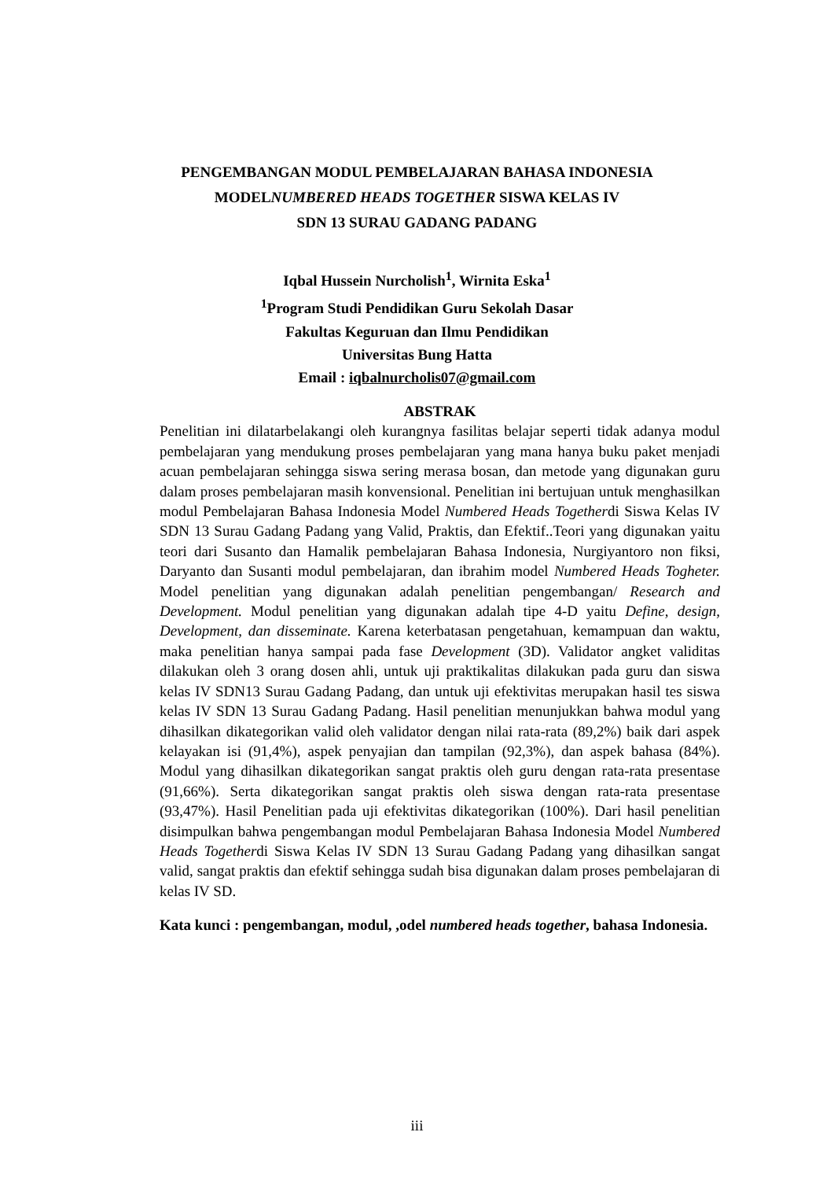PENGEMBANGAN MODUL PEMBELAJARAN BAHASA INDONESIA
MODELNUMBERED HEADS TOGETHER SISWA KELAS IV
SDN 13 SURAU GADANG PADANG
Iqbal Hussein Nurcholish<sup>1</sup>, Wirnita Eska<sup>1</sup>
<sup>1</sup> Program Studi Pendidikan Guru Sekolah Dasar
Fakultas Keguruan dan Ilmu Pendidikan
Universitas Bung Hatta
Email : iqbalnurcholis07@gmail.com
ABSTRAK
Penelitian ini dilatarbelakangi oleh kurangnya fasilitas belajar seperti tidak adanya modul pembelajaran yang mendukung proses pembelajaran yang mana hanya buku paket menjadi acuan pembelajaran sehingga siswa sering merasa bosan, dan metode yang digunakan guru dalam proses pembelajaran masih konvensional. Penelitian ini bertujuan untuk menghasilkan modul Pembelajaran Bahasa Indonesia Model Numbered Heads Togetherdi Siswa Kelas IV SDN 13 Surau Gadang Padang yang Valid, Praktis, dan Efektif..Teori yang digunakan yaitu teori dari Susanto dan Hamalik pembelajaran Bahasa Indonesia, Nurgiyantoro non fiksi, Daryanto dan Susanti modul pembelajaran, dan ibrahim model Numbered Heads Togheter. Model penelitian yang digunakan adalah penelitian pengembangan/ Research and Development. Modul penelitian yang digunakan adalah tipe 4-D yaitu Define, design, Development, dan disseminate. Karena keterbatasan pengetahuan, kemampuan dan waktu, maka penelitian hanya sampai pada fase Development (3D). Validator angket validitas dilakukan oleh 3 orang dosen ahli, untuk uji praktikalitas dilakukan pada guru dan siswa kelas IV SDN13 Surau Gadang Padang, dan untuk uji efektivitas merupakan hasil tes siswa kelas IV SDN 13 Surau Gadang Padang. Hasil penelitian menunjukkan bahwa modul yang dihasilkan dikategorikan valid oleh validator dengan nilai rata-rata (89,2%) baik dari aspek kelayakan isi (91,4%), aspek penyajian dan tampilan (92,3%), dan aspek bahasa (84%). Modul yang dihasilkan dikategorikan sangat praktis oleh guru dengan rata-rata presentase (91,66%). Serta dikategorikan sangat praktis oleh siswa dengan rata-rata presentase (93,47%). Hasil Penelitian pada uji efektivitas dikategorikan (100%). Dari hasil penelitian disimpulkan bahwa pengembangan modul Pembelajaran Bahasa Indonesia Model Numbered Heads Togetherdi Siswa Kelas IV SDN 13 Surau Gadang Padang yang dihasilkan sangat valid, sangat praktis dan efektif sehingga sudah bisa digunakan dalam proses pembelajaran di kelas IV SD.
Kata kunci : pengembangan, modul, ,odel numbered heads together, bahasa Indonesia.
iii